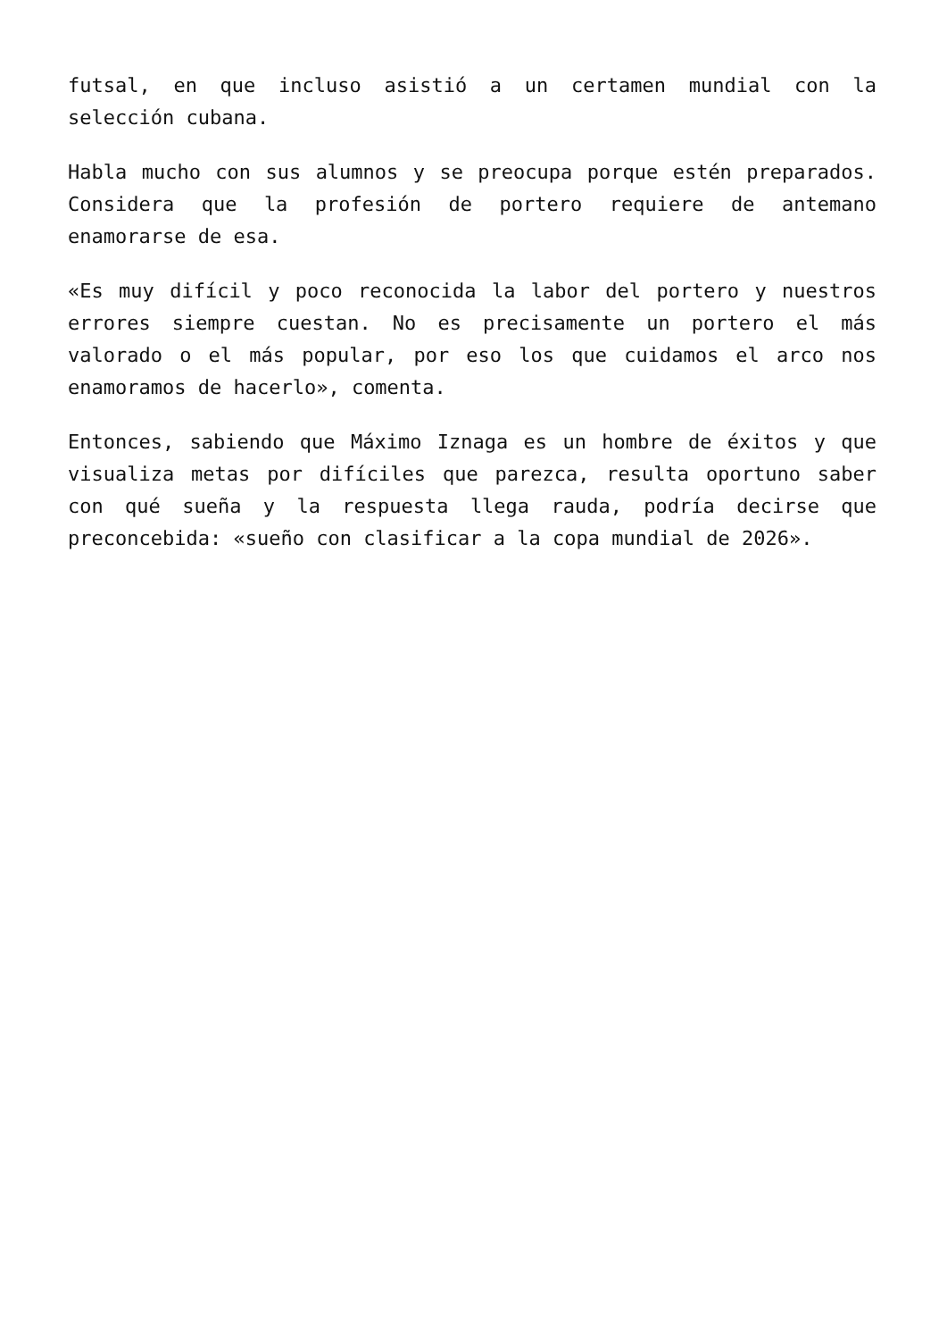futsal, en que incluso asistió a un certamen mundial con la selección cubana.
Habla mucho con sus alumnos y se preocupa porque estén preparados. Considera que la profesión de portero requiere de antemano enamorarse de esa.
«Es muy difícil y poco reconocida la labor del portero y nuestros errores siempre cuestan. No es precisamente un portero el más valorado o el más popular, por eso los que cuidamos el arco nos enamoramos de hacerlo», comenta.
Entonces, sabiendo que Máximo Iznaga es un hombre de éxitos y que visualiza metas por difíciles que parezca, resulta oportuno saber con qué sueña y la respuesta llega rauda, podría decirse que preconcebida: «sueño con clasificar a la copa mundial de 2026».